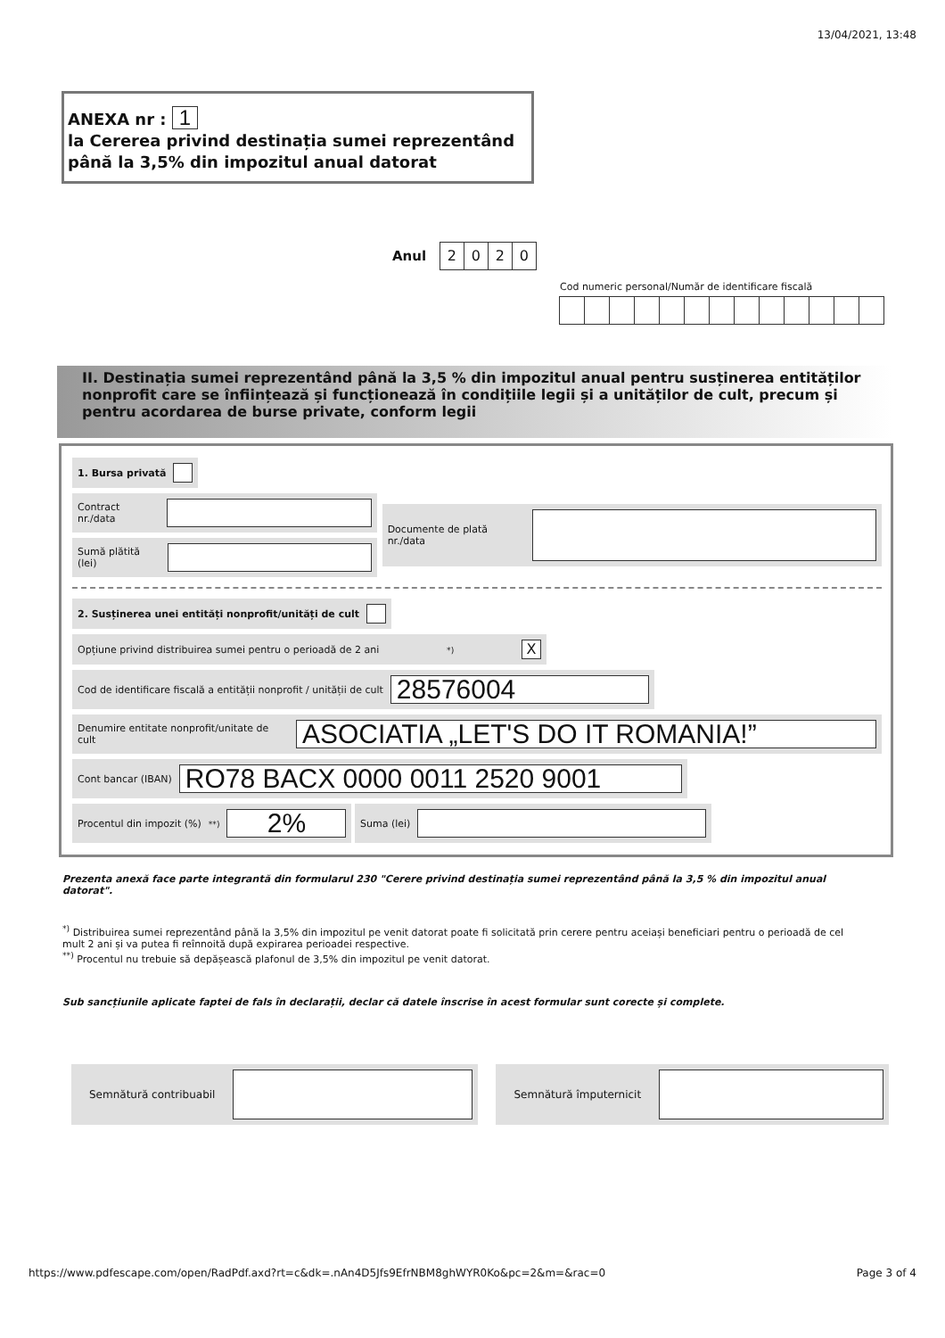13/04/2021, 13:48
ANEXA nr : 1
la Cererea privind destinația sumei reprezentând
până la 3,5% din impozitul anual datorat
Anul 2020
Cod numeric personal/Număr de identificare fiscală
II. Destinația sumei reprezentând până la 3,5 % din impozitul anual pentru susținerea entităților nonprofit care se înființează și funcționează în condițiile legii și a unităților de cult, precum și pentru acordarea de burse private, conform legii
1. Bursa privată
Contract nr./data
Sumă plătită (lei)
Documente de plată nr./data
2. Susținerea unei entități nonprofit/unități de cult
Opțiune privind distribuirea sumei pentru o perioadă de 2 ani <sup>*)</sup> X
Cod de identificare fiscală a entității nonprofit / unității de cult 28576004
Denumire entitate nonprofit/unitate de cult ASOCIATIA „LET'S DO IT ROMANIA!”
Cont bancar (IBAN) RO78 BACX 0000 0011 2520 9001
Procentul din impozit (%)<sup>**)</sup> 2%
Suma (lei)
Prezenta anexă face parte integrantă din formularul 230 "Cerere privind destinația sumei reprezentând până la 3,5 % din impozitul anual datorat".
<sup>*)</sup> Distribuirea sumei reprezentând până la 3,5% din impozitul pe venit datorat poate fi solicitată prin cerere pentru aceiași beneficiari pentru o perioadă de cel mult 2 ani și va putea fi reînnoită după expirarea perioadei respective.
<sup>**)</sup> Procentul nu trebuie să depășească plafonul de 3,5% din impozitul pe venit datorat.
Sub sancțiunile aplicate faptei de fals în declarații, declar că datele înscrise în acest formular sunt corecte și complete.
Semnătură contribuabil Semnătură împuternicit
https://www.pdfescape.com/open/RadPdf.axd?rt=c&dk=.nAn4D5Jfs9EfrNBM8ghWYR0Ko&pc=2&m=&rac=0 Page 3 of 4